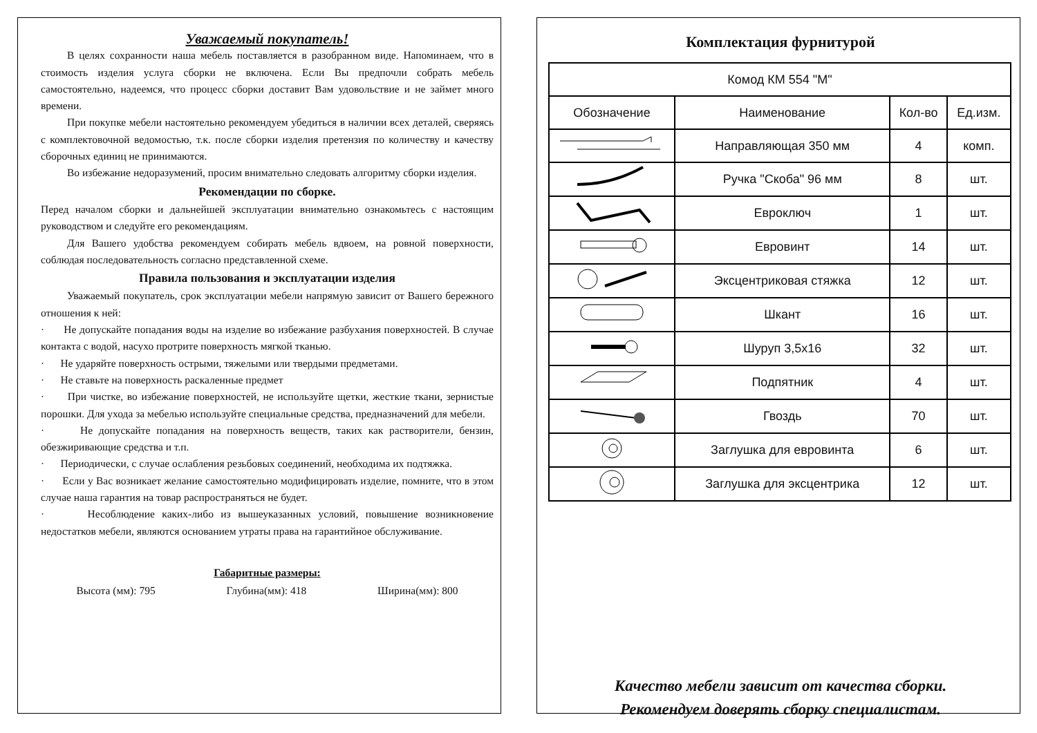Уважаемый покупатель!
В целях сохранности наша мебель поставляется в разобранном виде. Напоминаем, что в стоимость изделия услуга сборки не включена. Если Вы предпочли собрать мебель самостоятельно, надеемся, что процесс сборки доставит Вам удовольствие и не займет много времени.
При покупке мебели настоятельно рекомендуем убедиться в наличии всех деталей, сверяясь с комплектовочной ведомостью, т.к. после сборки изделия претензия по количеству и качеству сборочных единиц не принимаются.
Во избежание недоразумений, просим внимательно следовать алгоритму сборки изделия.
Рекомендации по сборке.
Перед началом сборки и дальнейшей эксплуатации внимательно ознакомьтесь с настоящим руководством и следуйте его рекомендациям.
Для Вашего удобства рекомендуем собирать мебель вдвоем, на ровной поверхности, соблюдая последовательность согласно представленной схеме.
Правила пользования и эксплуатации изделия
Уважаемый покупатель, срок эксплуатации мебели напрямую зависит от Вашего бережного отношения к ней:
· Не допускайте попадания воды на изделие во избежание разбухания поверхностей. В случае контакта с водой, насухо протрите поверхность мягкой тканью.
· Не ударяйте поверхность острыми, тяжелыми или твердыми предметами.
· Не ставьте на поверхность раскаленные предмет
· При чистке, во избежание поверхностей, не используйте щетки, жесткие ткани, зернистые порошки. Для ухода за мебелью используйте специальные средства, предназначений для мебели.
· Не допускайте попадания на поверхность веществ, таких как растворители, бензин, обезжиривающие средства и т.п.
· Периодически, с случае ослабления резьбовых соединений, необходима их подтяжка.
· Если у Вас возникает желание самостоятельно модифицировать изделие, помните, что в этом случае наша гарантия на товар распространяться не будет.
· Несоблюдение каких-либо из вышеуказанных условий, повышение возникновение недостатков мебели, являются основанием утраты права на гарантийное обслуживание.
Габаритные размеры:
Высота (мм): 795 Глубина(мм): 418 Ширина(мм): 800
Комплектация фурнитурой
| Комод КМ 554 "М" | | | |
| Обозначение | Наименование | Кол-во | Ед.изм. |
| | Направляющая 350 мм | 4 | комп. |
| | Ручка "Скоба" 96 мм | 8 | шт. |
| | Евроключ | 1 | шт. |
| | Евровинт | 14 | шт. |
| | Эксцентриковая стяжка | 12 | шт. |
| | Шкант | 16 | шт. |
| | Шуруп 3,5х16 | 32 | шт. |
| | Подпятник | 4 | шт. |
| | Гвоздь | 70 | шт. |
| | Заглушка для евровинта | 6 | шт. |
| | Заглушка для эксцентрика | 12 | шт. |
Качество мебели зависит от качества сборки.
Рекомендуем доверять сборку специалистам.